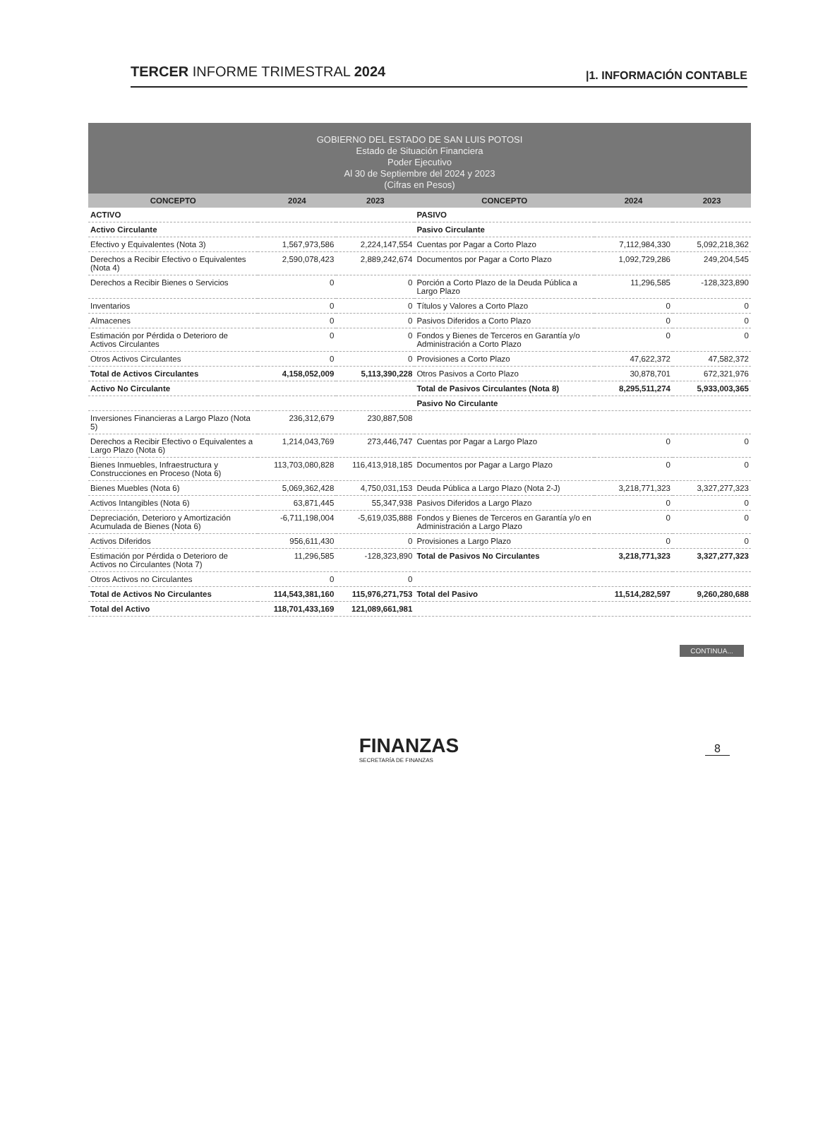TERCER INFORME TRIMESTRAL 2024 |1. INFORMACIÓN CONTABLE
GOBIERNO DEL ESTADO DE SAN LUIS POTOSI
Estado de Situación Financiera
Poder Ejecutivo
Al 30 de Septiembre del 2024 y 2023
(Cifras en Pesos)
| CONCEPTO | 2024 | 2023 | CONCEPTO | 2024 | 2023 |
| --- | --- | --- | --- | --- | --- |
| ACTIVO | | | PASIVO | | |
| Activo Circulante | | | Pasivo Circulante | | |
| Efectivo y Equivalentes (Nota 3) | 1,567,973,586 | 2,224,147,554 | Cuentas por Pagar a Corto Plazo | 7,112,984,330 | 5,092,218,362 |
| Derechos a Recibir Efectivo o Equivalentes (Nota 4) | 2,590,078,423 | 2,889,242,674 | Documentos por Pagar a Corto Plazo | 1,092,729,286 | 249,204,545 |
| Derechos a Recibir Bienes o Servicios | 0 | 0 | Porción a Corto Plazo de la Deuda Pública a Largo Plazo | 11,296,585 | -128,323,890 |
| Inventarios | 0 | 0 | Títulos y Valores a Corto Plazo | 0 | 0 |
| Almacenes | 0 | 0 | Pasivos Diferidos a Corto Plazo | 0 | 0 |
| Estimación por Pérdida o Deterioro de Activos Circulantes | 0 | 0 | Fondos y Bienes de Terceros en Garantía y/o Administración a Corto Plazo | 0 | 0 |
| Otros Activos Circulantes | 0 | 0 | Provisiones a Corto Plazo | 47,622,372 | 47,582,372 |
| Total de Activos Circulantes | 4,158,052,009 | 5,113,390,228 | Otros Pasivos a Corto Plazo | 30,878,701 | 672,321,976 |
| Activo No Circulante | | | Total de Pasivos Circulantes (Nota 8) | 8,295,511,274 | 5,933,003,365 |
| | | | Pasivo No Circulante | | |
| Inversiones Financieras a Largo Plazo (Nota 5) | 236,312,679 | 230,887,508 | | | |
| Derechos a Recibir Efectivo o Equivalentes a Largo Plazo (Nota 6) | 1,214,043,769 | 273,446,747 | Cuentas por Pagar a Largo Plazo | 0 | 0 |
| Bienes Inmuebles, Infraestructura y Construcciones en Proceso (Nota 6) | 113,703,080,828 | 116,413,918,185 | Documentos por Pagar a Largo Plazo | 0 | 0 |
| Bienes Muebles (Nota 6) | 5,069,362,428 | 4,750,031,153 | Deuda Pública a Largo Plazo (Nota 2-J) | 3,218,771,323 | 3,327,277,323 |
| Activos Intangibles (Nota 6) | 63,871,445 | 55,347,938 | Pasivos Diferidos a Largo Plazo | 0 | 0 |
| Depreciación, Deterioro y Amortización Acumulada de Bienes (Nota 6) | -6,711,198,004 | -5,619,035,888 | Fondos y Bienes de Terceros en Garantía y/o en Administración a Largo Plazo | 0 | 0 |
| Activos Diferidos | 956,611,430 | 0 | Provisiones a Largo Plazo | 0 | 0 |
| Estimación por Pérdida o Deterioro de Activos no Circulantes (Nota 7) | 11,296,585 | -128,323,890 | Total de Pasivos No Circulantes | 3,218,771,323 | 3,327,277,323 |
| Otros Activos no Circulantes | 0 | 0 | | | |
| Total de Activos No Circulantes | 114,543,381,160 | 115,976,271,753 | Total del Pasivo | 11,514,282,597 | 9,260,280,688 |
| Total del Activo | 118,701,433,169 | 121,089,661,981 | | | |
CONTINUA...
FINANZAS
SECRETARÍA DE FINANZAS
8